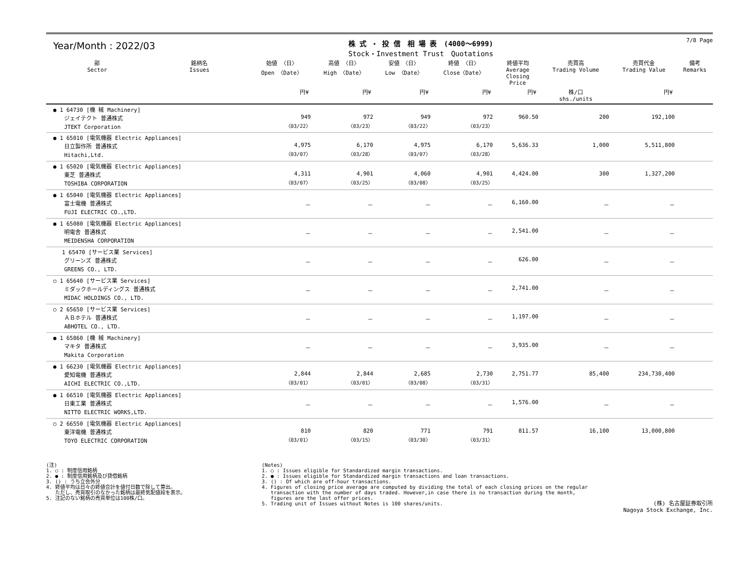Year/Month : 2022/03
株 式 ・ 投 信　相 場 表　(4000～6999)
Stock・Investment Trust　Quotations
7/8 Page
| 部 Sector | 銘柄名 Issues | 始値 〈日〉 Open 〈Date〉 | 高値 〈日〉 High 〈Date〉 | 安値 〈日〉 Low 〈Date〉 | 終値 〈日〉 Close〈Date〉 | 終値平均 Average Closing Price | 売買高 Trading Volume | 売買代金 Trading Value | 備考 Remarks |
| --- | --- | --- | --- | --- | --- | --- | --- | --- | --- |
| | | 円¥ | 円¥ | 円¥ | 円¥ | 円¥ | 株/口 shs./units | 円¥ | |
| ● 1 64730 [機 械 Machinery] ジェイテクト 普通株式 JTEKT Corporation | | 949 〈03/22〉 | 972 〈03/23〉 | 949 〈03/22〉 | 972 〈03/23〉 | 960.50 | 200 | 192,100 | |
| ● 1 65010 [電気機器 Electric Appliances] 日立製作所 普通株式 Hitachi,Ltd. | | 4,975 〈03/07〉 | 6,170 〈03/28〉 | 4,975 〈03/07〉 | 6,170 〈03/28〉 | 5,636.33 | 1,000 | 5,511,800 | |
| ● 1 65020 [電気機器 Electric Appliances] 東芝 普通株式 TOSHIBA CORPORATION | | 4,311 〈03/07〉 | 4,901 〈03/25〉 | 4,060 〈03/08〉 | 4,901 〈03/25〉 | 4,424.00 | 300 | 1,327,200 | |
| ● 1 65040 [電気機器 Electric Appliances] 富士電機 普通株式 FUJI ELECTRIC CO.,LTD. | | － | － | － | － | 6,160.00 | － | － | |
| ● 1 65080 [電気機器 Electric Appliances] 明電舎 普通株式 MEIDENSHA CORPORATION | | － | － | － | － | 2,541.00 | － | － | |
| 1 65470 [サービス業 Services] グリーンズ 普通株式 GREENS CO., LTD. | | － | － | － | － | 626.00 | － | － | |
| ○ 1 65640 [サービス業 Services] ミダックホールディングス 普通株式 MIDAC HOLDINGS CO., LTD. | | － | － | － | － | 2,741.00 | － | － | |
| ○ 2 65650 [サービス業 Services] ＡＢホテル 普通株式 ABHOTEL CO., LTD. | | － | － | － | － | 1,197.00 | － | － | |
| ● 1 65860 [機 械 Machinery] マキタ 普通株式 Makita Corporation | | － | － | － | － | 3,935.00 | － | － | |
| ● 1 66230 [電気機器 Electric Appliances] 愛知電機 普通株式 AICHI ELECTRIC CO.,LTD. | | 2,844 〈03/01〉 | 2,844 〈03/01〉 | 2,685 〈03/08〉 | 2,730 〈03/31〉 | 2,751.77 | 85,400 | 234,730,400 | |
| ● 1 66510 [電気機器 Electric Appliances] 日東工業 普通株式 NITTO ELECTRIC WORKS,LTD. | | － | － | － | － | 1,576.00 | － | － | |
| ○ 2 66550 [電気機器 Electric Appliances] 東洋電機 普通株式 TOYO ELECTRIC CORPORATION | | 810 〈03/01〉 | 820 〈03/15〉 | 771 〈03/30〉 | 791 〈03/31〉 | 811.57 | 16,100 | 13,000,800 | |
(注)
1. ○ : 制度信用銘柄
2. ● : 制度信用銘柄及び貸借銘柄
3. () : うち立会外分
4. 終値平均は日々の終値合計を値付日数で除して算出。
   ただし、売買取引のなかった銘柄は最終気配値段を表示。
5. 注記のない銘柄の売買単位は100株/口。
(Notes)
1. ○ : Issues eligible for Standardized margin transactions.
2. ● : Issues eligible for Standardized margin transactions and loan transactions.
3. () : Of which are off-hour transactions.
4. Figures of closing price average are computed by dividing the total of each closing prices on the regular
   transaction with the number of days traded. However,in case there is no transaction during the month,
   figures are the last offer prices.
5. Trading unit of Issues without Notes is 100 shares/units.
(株) 名古屋証券取引所
Nagoya Stock Exchange, Inc.